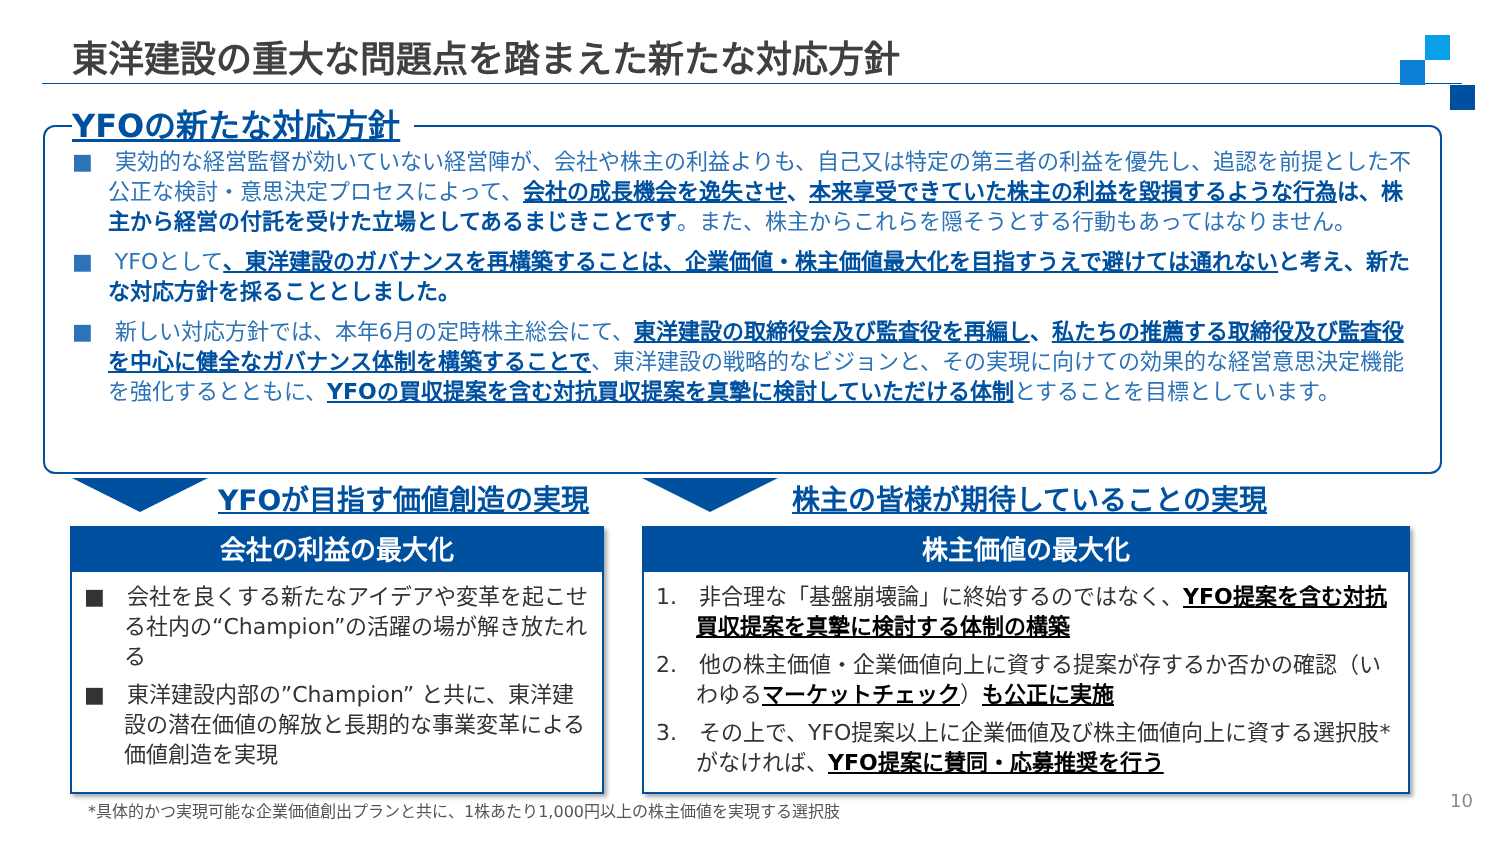東洋建設の重大な問題点を踏まえた新たな対応方針
YFOの新たな対応方針
■　実効的な経営監督が効いていない経営陣が、会社や株主の利益よりも、自己又は特定の第三者の利益を優先し、追認を前提とした不公正な検討・意思決定プロセスによって、会社の成長機会を逸失させ、本来享受できていた株主の利益を毀損するような行為 は、株主から経営の付託を受けた立場としてあるまじきことです。また、株主からこれらを隠そうとする行動もあってはなりません。
■　YFOとして、東洋建設のガバナンスを再構築することは、企業価値・株主価値最大化を目指すうえで避けては通れない と考え、新たな対応方針を採ることとしました。
■　新しい対応方針では、本年6月の定時株主総会にて、東洋建設の取締役会及び監査役を再編し、私たちの推薦する取締役及び監査役を中心に健全なガバナンス体制を構築することで、東洋建設の戦略的なビジョンと、その実現に向けての効果的な経営意思決定機能を強化するとともに、YFOの買収提案を含む対抗買収提案を真摯に検討していただける体制とすることを目標としています。
YFOが目指す価値創造の実現 株主の皆様が期待していることの実現
会社の利益の最大化
■　会社を良くする新たなアイデアや変革を起こせる社内の“Champion”の活躍の場が解き放たれる
■　東洋建設内部の”Champion” と共に、東洋建設の潜在価値の解放と長期的な事業変革による価値創造を実現
株主価値の最大化
1.　非合理な「基盤崩壊論」に終始するのではなく、YFO提案を含む対抗買収提案を真摯に検討する体制の構築
2.　他の株主価値・企業価値向上に資する提案が存するか否かの確認（いわゆるマーケットチェック）も公正に実施
3.　その上で、YFO提案以上に企業価値及び株主価値向上に資する選択肢*がなければ、YFO提案に賛同・応募推奨を行う
*具体的かつ実現可能な企業価値創出プランと共に、1株あたり1,000円以上の株主価値を実現する選択肢
10